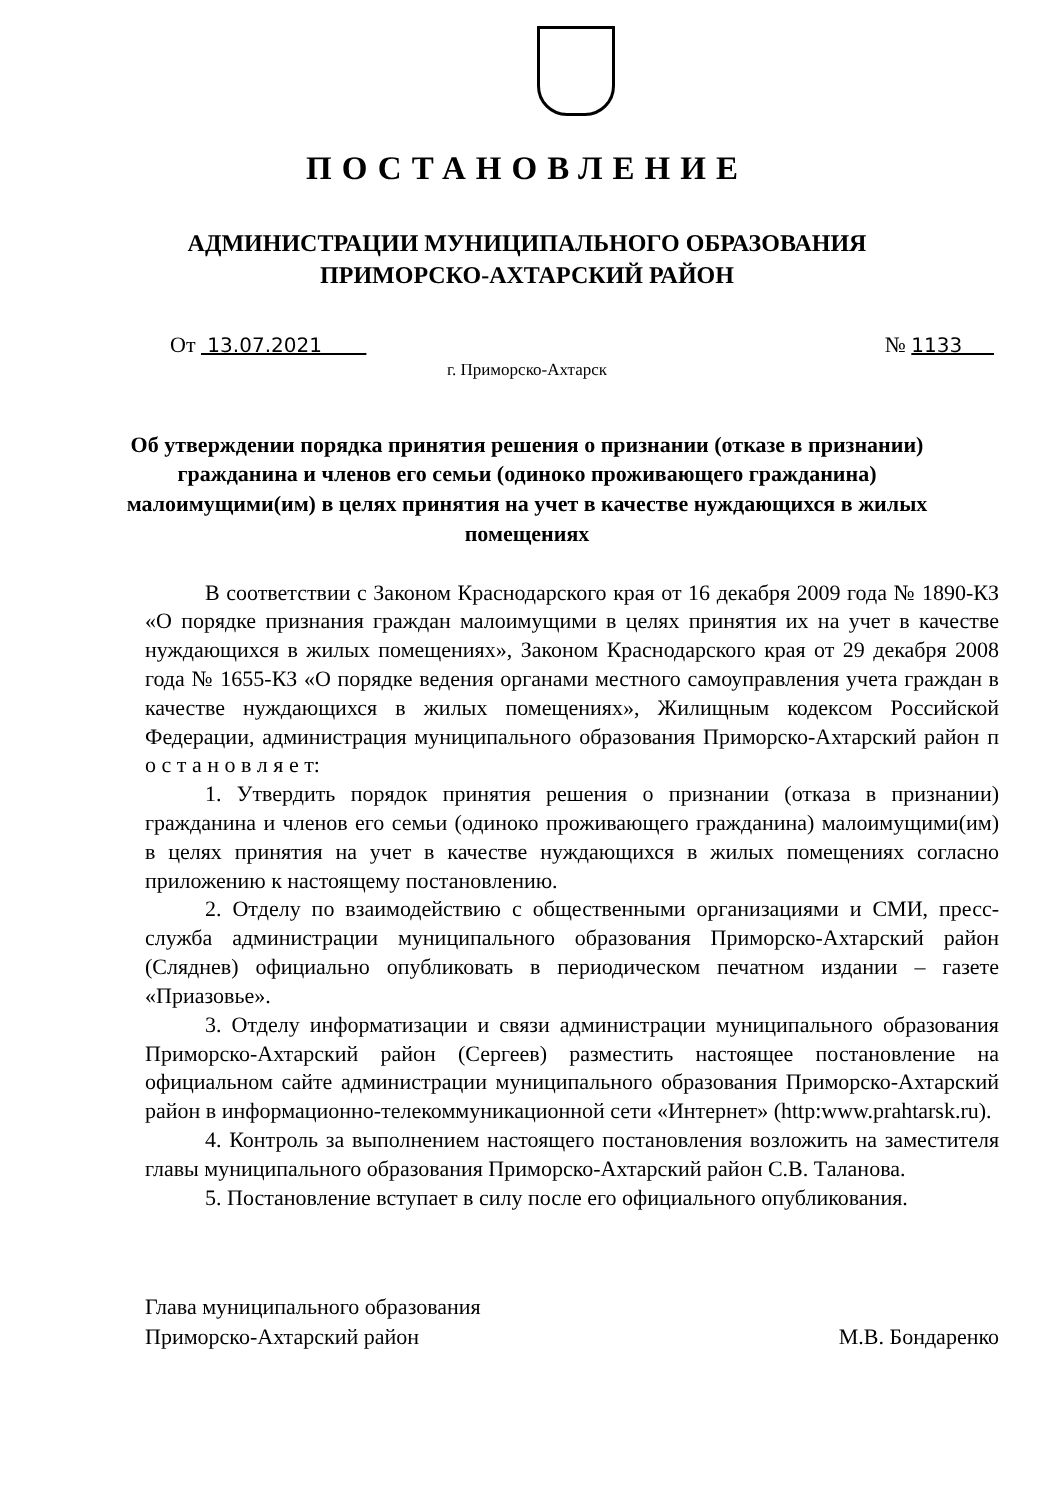ПОСТАНОВЛЕНИЕ
АДМИНИСТРАЦИИ МУНИЦИПАЛЬНОГО ОБРАЗОВАНИЯ
ПРИМОРСКО-АХТАРСКИЙ РАЙОН
От 13.07.2021 № 1133
г. Приморско-Ахтарск
Об утверждении порядка принятия решения о признании (отказе в признании) гражданина и членов его семьи (одиноко проживающего гражданина) малоимущими(им) в целях принятия на учет в качестве нуждающихся в жилых помещениях
В соответствии с Законом Краснодарского края от 16 декабря 2009 года № 1890-КЗ «О порядке признания граждан малоимущими в целях принятия их на учет в качестве нуждающихся в жилых помещениях», Законом Краснодарского края от 29 декабря 2008 года № 1655-КЗ «О порядке ведения органами местного самоуправления учета граждан в качестве нуждающихся в жилых помещениях», Жилищным кодексом Российской Федерации, администрация муниципального образования Приморско-Ахтарский район п о с т а н о в л я е т:
1. Утвердить порядок принятия решения о признании (отказа в признании) гражданина и членов его семьи (одиноко проживающего гражданина) малоимущими(им) в целях принятия на учет в качестве нуждающихся в жилых помещениях согласно приложению к настоящему постановлению.
2. Отделу по взаимодействию с общественными организациями и СМИ, пресс-служба администрации муниципального образования Приморско-Ахтарский район (Сляднев) официально опубликовать в периодическом печатном издании – газете «Приазовье».
3. Отделу информатизации и связи администрации муниципального образования Приморско-Ахтарский район (Сергеев) разместить настоящее постановление на официальном сайте администрации муниципального образования Приморско-Ахтарский район в информационно-телекоммуникационной сети «Интернет» (http:www.prahtarsk.ru).
4. Контроль за выполнением настоящего постановления возложить на заместителя главы муниципального образования Приморско-Ахтарский район С.В. Таланова.
5. Постановление вступает в силу после его официального опубликования.
Глава муниципального образования
Приморско-Ахтарский район
М.В. Бондаренко